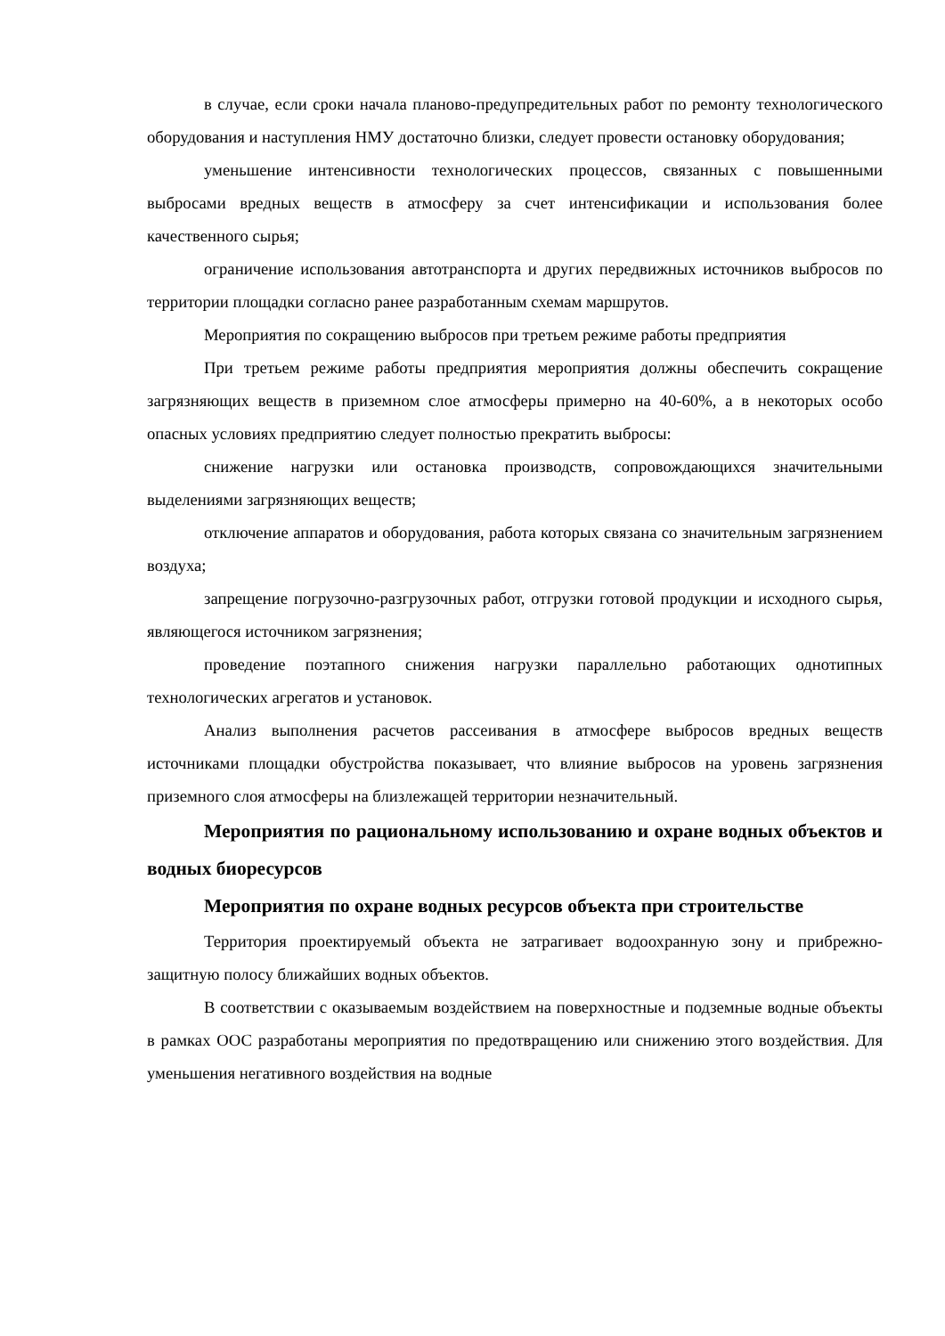в случае, если сроки начала планово-предупредительных работ по ремонту технологического оборудования и наступления НМУ достаточно близки, следует провести остановку оборудования;
уменьшение интенсивности технологических процессов, связанных с повышенными выбросами вредных веществ в атмосферу за счет интенсификации и использования более качественного сырья;
ограничение использования автотранспорта и других передвижных источников выбросов по территории площадки согласно ранее разработанным схемам маршрутов.
Мероприятия по сокращению выбросов при третьем режиме работы предприятия
При третьем режиме работы предприятия мероприятия должны обеспечить сокращение загрязняющих веществ в приземном слое атмосферы примерно на 40-60%, а в некоторых особо опасных условиях предприятию следует полностью прекратить выбросы:
снижение нагрузки или остановка производств, сопровождающихся значительными выделениями загрязняющих веществ;
отключение аппаратов и оборудования, работа которых связана со значительным загрязнением воздуха;
запрещение погрузочно-разгрузочных работ, отгрузки готовой продукции и исходного сырья, являющегося источником загрязнения;
проведение поэтапного снижения нагрузки параллельно работающих однотипных технологических агрегатов и установок.
Анализ выполнения расчетов рассеивания в атмосфере выбросов вредных веществ источниками площадки обустройства показывает, что влияние выбросов на уровень загрязнения приземного слоя атмосферы на близлежащей территории незначительный.
Мероприятия по рациональному использованию и охране водных объектов и водных биоресурсов
Мероприятия по охране водных ресурсов объекта при строительстве
Территория проектируемый объекта не затрагивает водоохранную зону и прибрежно-защитную полосу ближайших водных объектов.
В соответствии с оказываемым воздействием на поверхностные и подземные водные объекты в рамках ООС разработаны мероприятия по предотвращению или снижению этого воздействия. Для уменьшения негативного воздействия на водные